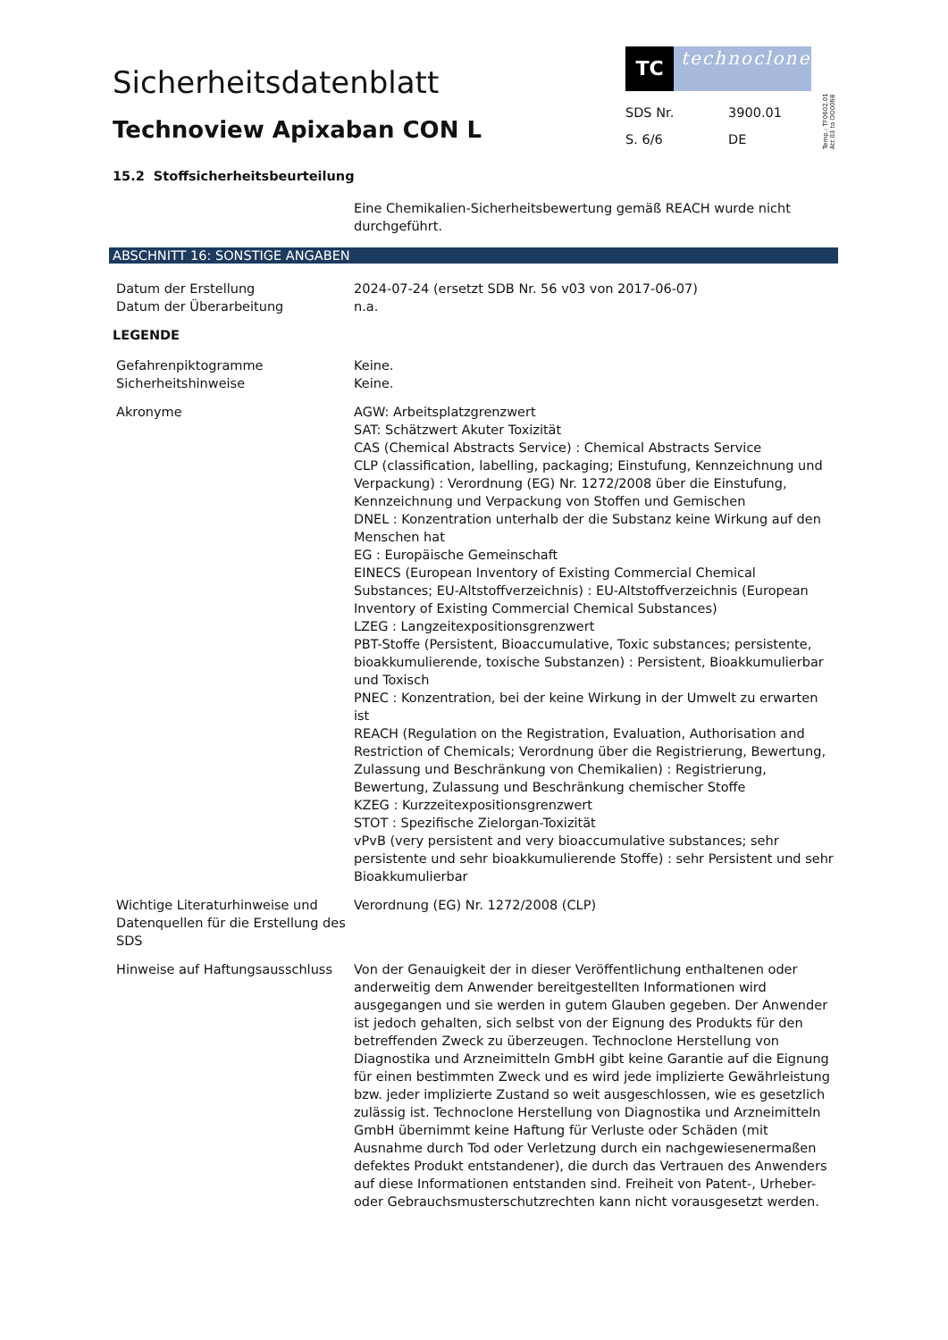Sicherheitsdatenblatt
Technoview Apixaban CON L
TC
technoclone
SDS Nr. 3900.01 S. 6/6 DE
Temp.: TF0602.01 Att 03 to DO0068
15.2 Stoffsicherheitsbeurteilung
Eine Chemikalien-Sicherheitsbewertung gemäß REACH wurde nicht durchgeführt.
ABSCHNITT 16: SONSTIGE ANGABEN
Datum der Erstellung
Datum der Überarbeitung
2024-07-24 (ersetzt SDB Nr. 56 v03 von 2017-06-07)
n.a.
LEGENDE
Gefahrenpiktogramme
Sicherheitshinweise
Keine.
Keine.
Akronyme AGW: Arbeitsplatzgrenzwert
SAT: Schätzwert Akuter Toxizität
CAS (Chemical Abstracts Service) : Chemical Abstracts Service
CLP (classification, labelling, packaging; Einstufung, Kennzeichnung und Verpackung) : Verordnung (EG) Nr. 1272/2008 über die Einstufung, Kennzeichnung und Verpackung von Stoffen und Gemischen
DNEL : Konzentration unterhalb der die Substanz keine Wirkung auf den Menschen hat
EG : Europäische Gemeinschaft
EINECS (European Inventory of Existing Commercial Chemical Substances; EU-Altstoffverzeichnis) : EU-Altstoffverzeichnis (European Inventory of Existing Commercial Chemical Substances)
LZEG : Langzeitexpositionsgrenzwert
PBT-Stoffe (Persistent, Bioaccumulative, Toxic substances; persistente, bioakkumulierende, toxische Substanzen) : Persistent, Bioakkumulierbar und Toxisch
PNEC : Konzentration, bei der keine Wirkung in der Umwelt zu erwarten ist
REACH (Regulation on the Registration, Evaluation, Authorisation and Restriction of Chemicals; Verordnung über die Registrierung, Bewertung, Zulassung und Beschränkung von Chemikalien) : Registrierung, Bewertung, Zulassung und Beschränkung chemischer Stoffe
KZEG : Kurzzeitexpositionsgrenzwert
STOT : Spezifische Zielorgan-Toxizität
vPvB (very persistent and very bioaccumulative substances; sehr persistente und sehr bioakkumulierende Stoffe) : sehr Persistent und sehr Bioakkumulierbar
Wichtige Literaturhinweise und Datenquellen für die Erstellung des SDS
Verordnung (EG) Nr. 1272/2008 (CLP)
Hinweise auf Haftungsausschluss
Von der Genauigkeit der in dieser Veröffentlichung enthaltenen oder anderweitig dem Anwender bereitgestellten Informationen wird ausgegangen und sie werden in gutem Glauben gegeben. Der Anwender ist jedoch gehalten, sich selbst von der Eignung des Produkts für den betreffenden Zweck zu überzeugen. Technoclone Herstellung von Diagnostika und Arzneimitteln GmbH gibt keine Garantie auf die Eignung für einen bestimmten Zweck und es wird jede implizierte Gewährleistung bzw. jeder implizierte Zustand so weit ausgeschlossen, wie es gesetzlich zulässig ist. Technoclone Herstellung von Diagnostika und Arzneimitteln GmbH übernimmt keine Haftung für Verluste oder Schäden (mit Ausnahme durch Tod oder Verletzung durch ein nachgewiesenermaßen defektes Produkt entstandener), die durch das Vertrauen des Anwenders auf diese Informationen entstanden sind. Freiheit von Patent-, Urheber- oder Gebrauchsmusterschutzrechten kann nicht vorausgesetzt werden.